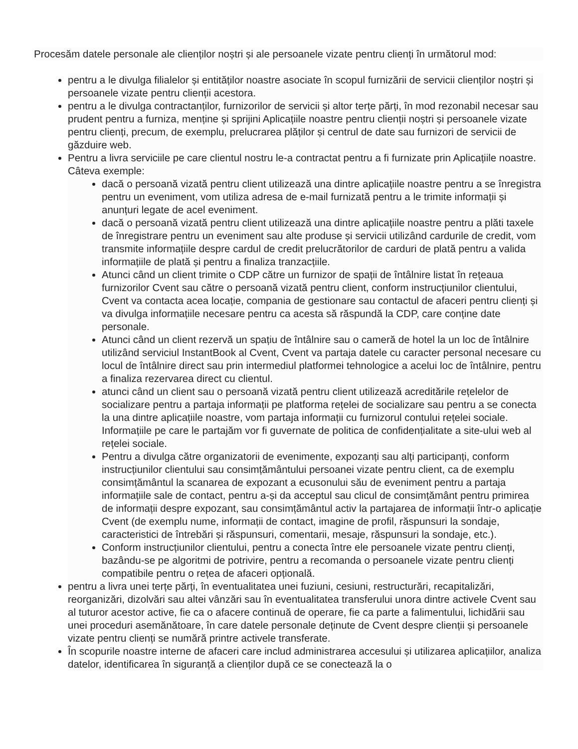Procesăm datele personale ale clienților noștri și ale persoanele vizate pentru clienți în următorul mod:
pentru a le divulga filialelor și entităților noastre asociate în scopul furnizării de servicii clienților noștri și persoanele vizate pentru clienții acestora.
pentru a le divulga contractanților, furnizorilor de servicii și altor terțe părți, în mod rezonabil necesar sau prudent pentru a furniza, menține și sprijini Aplicațiile noastre pentru clienții noștri și persoanele vizate pentru clienți, precum, de exemplu, prelucrarea plăților și centrul de date sau furnizori de servicii de găzduire web.
Pentru a livra serviciile pe care clientul nostru le-a contractat pentru a fi furnizate prin Aplicațiile noastre. Câteva exemple:
dacă o persoană vizată pentru client utilizează una dintre aplicațiile noastre pentru a se înregistra pentru un eveniment, vom utiliza adresa de e-mail furnizată pentru a le trimite informații și anunțuri legate de acel eveniment.
dacă o persoană vizată pentru client utilizează una dintre aplicațiile noastre pentru a plăti taxele de înregistrare pentru un eveniment sau alte produse și servicii utilizând cardurile de credit, vom transmite informațiile despre cardul de credit prelucrătorilor de carduri de plată pentru a valida informațiile de plată și pentru a finaliza tranzacțiile.
Atunci când un client trimite o CDP către un furnizor de spații de întâlnire listat în rețeaua furnizorilor Cvent sau către o persoană vizată pentru client, conform instrucțiunilor clientului, Cvent va contacta acea locație, compania de gestionare sau contactul de afaceri pentru clienți și va divulga informațiile necesare pentru ca acesta să răspundă la CDP, care conține date personale.
Atunci când un client rezervă un spațiu de întâlnire sau o cameră de hotel la un loc de întâlnire utilizând serviciul InstantBook al Cvent, Cvent va partaja datele cu caracter personal necesare cu locul de întâlnire direct sau prin intermediul platformei tehnologice a acelui loc de întâlnire, pentru a finaliza rezervarea direct cu clientul.
atunci când un client sau o persoană vizată pentru client utilizează acreditările rețelelor de socializare pentru a partaja informații pe platforma rețelei de socializare sau pentru a se conecta la una dintre aplicațiile noastre, vom partaja informații cu furnizorul contului rețelei sociale. Informațiile pe care le partajăm vor fi guvernate de politica de confidențialitate a site-ului web al rețelei sociale.
Pentru a divulga către organizatorii de evenimente, expozanți sau alți participanți, conform instrucțiunilor clientului sau consimțământului persoanei vizate pentru client, ca de exemplu consimțământul la scanarea de expozant a ecusonului său de eveniment pentru a partaja informațiile sale de contact, pentru a-și da acceptul sau clicul de consimțământ pentru primirea de informații despre expozant, sau consimțământul activ la partajarea de informații într-o aplicație Cvent (de exemplu nume, informații de contact, imagine de profil, răspunsuri la sondaje, caracteristici de întrebări și răspunsuri, comentarii, mesaje, răspunsuri la sondaje, etc.).
Conform instrucțiunilor clientului, pentru a conecta între ele persoanele vizate pentru clienți, bazându-se pe algoritmi de potrivire, pentru a recomanda o persoanele vizate pentru clienți compatibile pentru o rețea de afaceri opțională.
pentru a livra unei terțe părți, în eventualitatea unei fuziuni, cesiuni, restructurări, recapitalizări, reorganizări, dizolvări sau altei vânzări sau în eventualitatea transferului unora dintre activele Cvent sau al tuturor acestor active, fie ca o afacere continuă de operare, fie ca parte a falimentului, lichidării sau unei proceduri asemănătoare, în care datele personale deținute de Cvent despre clienții și persoanele vizate pentru clienți se numără printre activele transferate.
În scopurile noastre interne de afaceri care includ administrarea accesului și utilizarea aplicațiilor, analiza datelor, identificarea în siguranță a clienților după ce se conectează la o